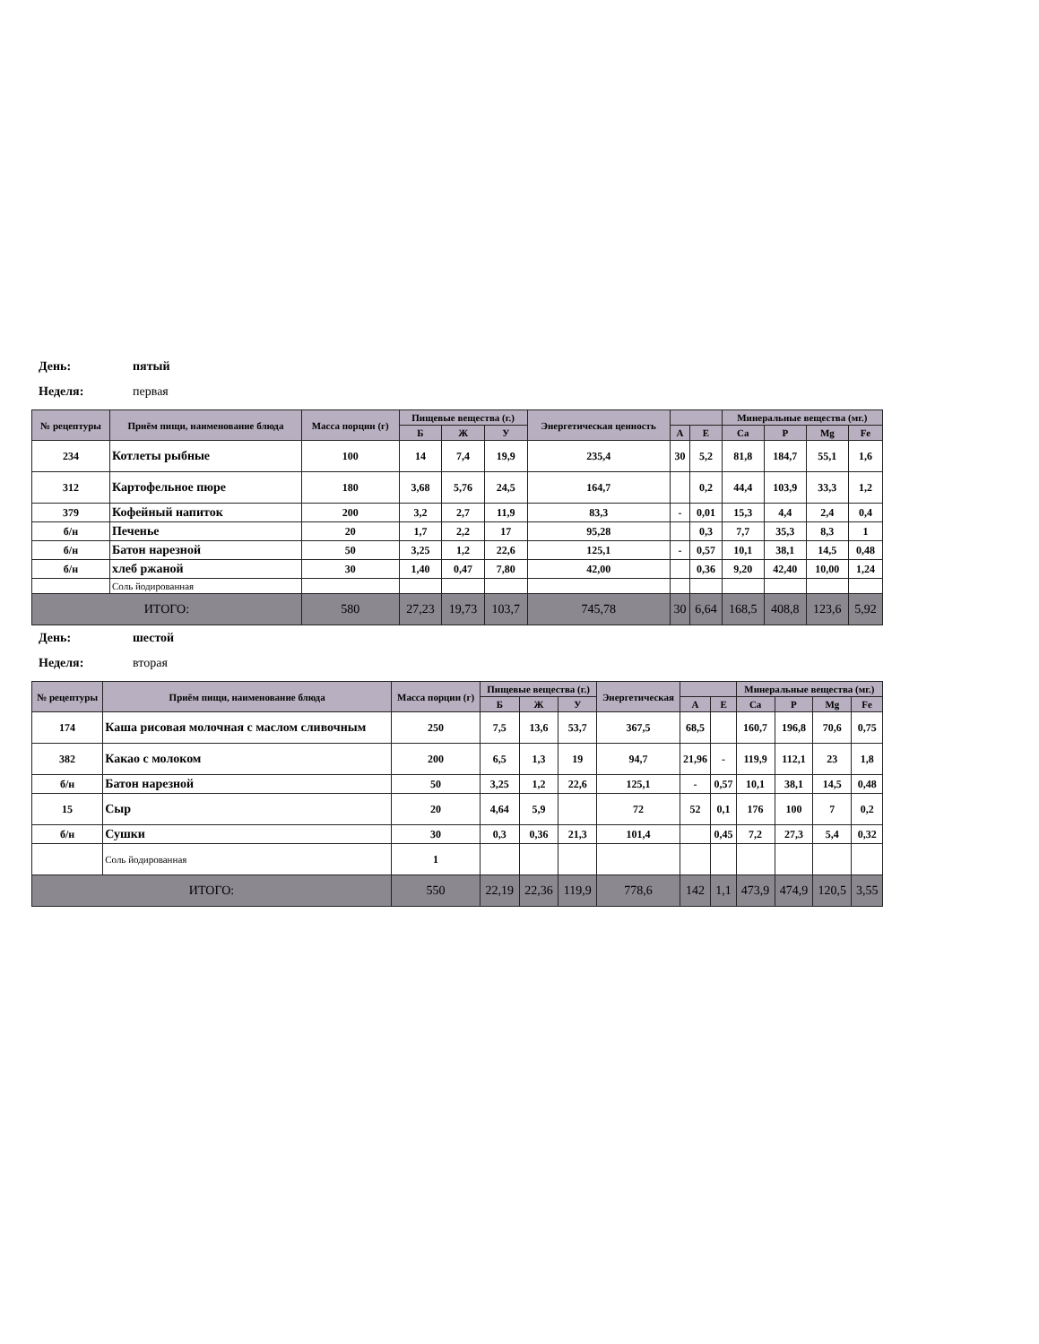День: пятый
Неделя: первая
| № рецептуры | Приём пищи, наименование блюда | Масса порции (г) | Пищевые вещества (г.) | | | Энергетическая ценность | | | Минеральные вещества (мг.) | | | |
| --- | --- | --- | --- | --- | --- | --- | --- | --- | --- | --- | --- | --- |
| | | | Б | Ж | У | | А | Е | Ca | P | Mg | Fe |
| 234 | Котлеты рыбные | 100 | 14 | 7,4 | 19,9 | 235,4 | 30 | 5,2 | 81,8 | 184,7 | 55,1 | 1,6 |
| 312 | Картофельное пюре | 180 | 3,68 | 5,76 | 24,5 | 164,7 | | 0,2 | 44,4 | 103,9 | 33,3 | 1,2 |
| 379 | Кофейный напиток | 200 | 3,2 | 2,7 | 11,9 | 83,3 | - | 0,01 | 15,3 | 4,4 | 2,4 | 0,4 |
| б/н | Печенье | 20 | 1,7 | 2,2 | 17 | 95,28 | | 0,3 | 7,7 | 35,3 | 8,3 | 1 |
| б/н | Батон нарезной | 50 | 3,25 | 1,2 | 22,6 | 125,1 | - | 0,57 | 10,1 | 38,1 | 14,5 | 0,48 |
| б/н | хлеб ржаной | 30 | 1,40 | 0,47 | 7,80 | 42,00 | | 0,36 | 9,20 | 42,40 | 10,00 | 1,24 |
| | Соль йодированная | | | | | | | | | | | |
| ИТОГО: | | 580 | 27,23 | 19,73 | 103,7 | 745,78 | 30 | 6,64 | 168,5 | 408,8 | 123,6 | 5,92 |
День: шестой
Неделя: вторая
| № рецептуры | Приём пищи, наименование блюда | Масса порции (г) | Пищевые вещества (г.) | | | Энергетическая | | | Минеральные вещества (мг.) | | | |
| --- | --- | --- | --- | --- | --- | --- | --- | --- | --- | --- | --- | --- |
| | | | Б | Ж | У | | А | Е | Ca | P | Mg | Fe |
| 174 | Каша рисовая молочная с маслом сливочным | 250 | 7,5 | 13,6 | 53,7 | 367,5 | 68,5 | | 160,7 | 196,8 | 70,6 | 0,75 |
| 382 | Какао с молоком | 200 | 6,5 | 1,3 | 19 | 94,7 | 21,96 | - | 119,9 | 112,1 | 23 | 1,8 |
| б/н | Батон нарезной | 50 | 3,25 | 1,2 | 22,6 | 125,1 | - | 0,57 | 10,1 | 38,1 | 14,5 | 0,48 |
| 15 | Сыр | 20 | 4,64 | 5,9 | | 72 | 52 | 0,1 | 176 | 100 | 7 | 0,2 |
| б/н | Сушки | 30 | 0,3 | 0,36 | 21,3 | 101,4 | | 0,45 | 7,2 | 27,3 | 5,4 | 0,32 |
| | Соль йодированная | 1 | | | | | | | | | | |
| ИТОГО: | | 550 | 22,19 | 22,36 | 119,9 | 778,6 | 142 | 1,1 | 473,9 | 474,9 | 120,5 | 3,55 |